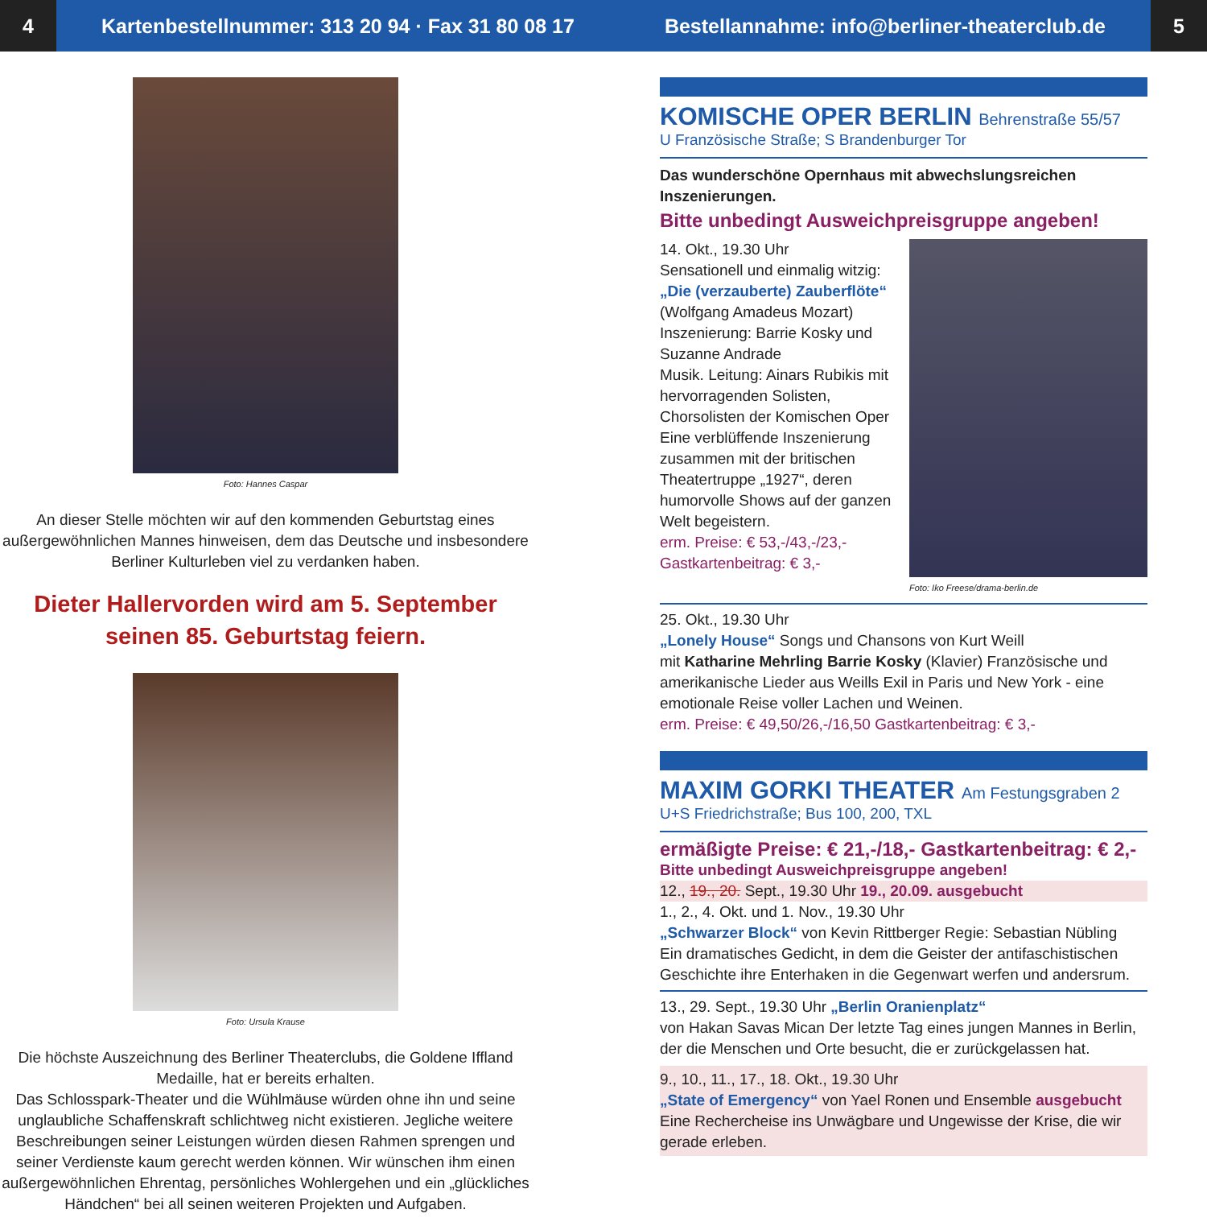4
Kartenbestellnummer: 313 20 94 · Fax 31 80 08 17 Bestellannahme: info@berliner-theaterclub.de
5
Foto: Hannes Caspar
An dieser Stelle möchten wir auf den kommenden Geburtstag eines außergewöhnlichen Mannes hinweisen, dem das Deutsche und insbesondere Berliner Kulturleben viel zu verdanken haben.
Dieter Hallervorden wird am 5. September seinen 85. Geburtstag feiern.
Foto: Ursula Krause
Die höchste Auszeichnung des Berliner Theaterclubs, die Goldene Iffland Medaille, hat er bereits erhalten.
Das Schlosspark-Theater und die Wühlmäuse würden ohne ihn und seine unglaubliche Schaffenskraft schlichtweg nicht existieren. Jegliche weitere Beschreibungen seiner Leistungen würden diesen Rahmen sprengen und seiner Verdienste kaum gerecht werden können. Wir wünschen ihm einen außergewöhnlichen Ehrentag, persönliches Wohlergehen und ein „glückliches Händchen“ bei all seinen weiteren Projekten und Aufgaben.
KOMISCHE OPER BERLIN Behrenstraße 55/57
U Französische Straße; S Brandenburger Tor
Das wunderschöne Opernhaus mit abwechslungsreichen Inszenierungen.
Bitte unbedingt Ausweichpreisgruppe angeben!
14. Okt., 19.30 Uhr
Sensationell und einmalig witzig:
„Die (verzauberte) Zauberflöte“
(Wolfgang Amadeus Mozart)
Inszenierung: Barrie Kosky und Suzanne Andrade
Musik. Leitung: Ainars Rubikis mit hervorragenden Solisten, Chorsolisten der Komischen Oper Eine verblüffende Inszenierung zusammen mit der britischen Theatertruppe „1927“, deren humorvolle Shows auf der ganzen Welt begeistern.
erm. Preise: € 53,-/43,-/23,-
Gastkartenbeitrag: € 3,-
Foto: Iko Freese/drama-berlin.de
25. Okt., 19.30 Uhr
„Lonely House“ Songs und Chansons von Kurt Weill
mit Katharine Mehrling Barrie Kosky (Klavier) Französische und amerikanische Lieder aus Weills Exil in Paris und New York - eine emotionale Reise voller Lachen und Weinen.
erm. Preise: € 49,50/26,-/16,50 Gastkartenbeitrag: € 3,-
MAXIM GORKI THEATER Am Festungsgraben 2
U+S Friedrichstraße; Bus 100, 200, TXL
ermäßigte Preise: € 21,-/18,- Gastkartenbeitrag: € 2,-
Bitte unbedingt Ausweichpreisgruppe angeben!
12., 19., 20. Sept., 19.30 Uhr 19., 20.09. ausgebucht
1., 2., 4. Okt. und 1. Nov., 19.30 Uhr
„Schwarzer Block“ von Kevin Rittberger Regie: Sebastian Nübling
Ein dramatisches Gedicht, in dem die Geister der antifaschistischen Geschichte ihre Enterhaken in die Gegenwart werfen und andersrum.
13., 29. Sept., 19.30 Uhr „Berlin Oranienplatz“
von Hakan Savas Mican Der letzte Tag eines jungen Mannes in Berlin, der die Menschen und Orte besucht, die er zurückgelassen hat.
9., 10., 11., 17., 18. Okt., 19.30 Uhr
„State of Emergency“ von Yael Ronen und Ensemble ausgebucht
Eine Rechercheise ins Unwägbare und Ungewisse der Krise, die wir gerade erleben.